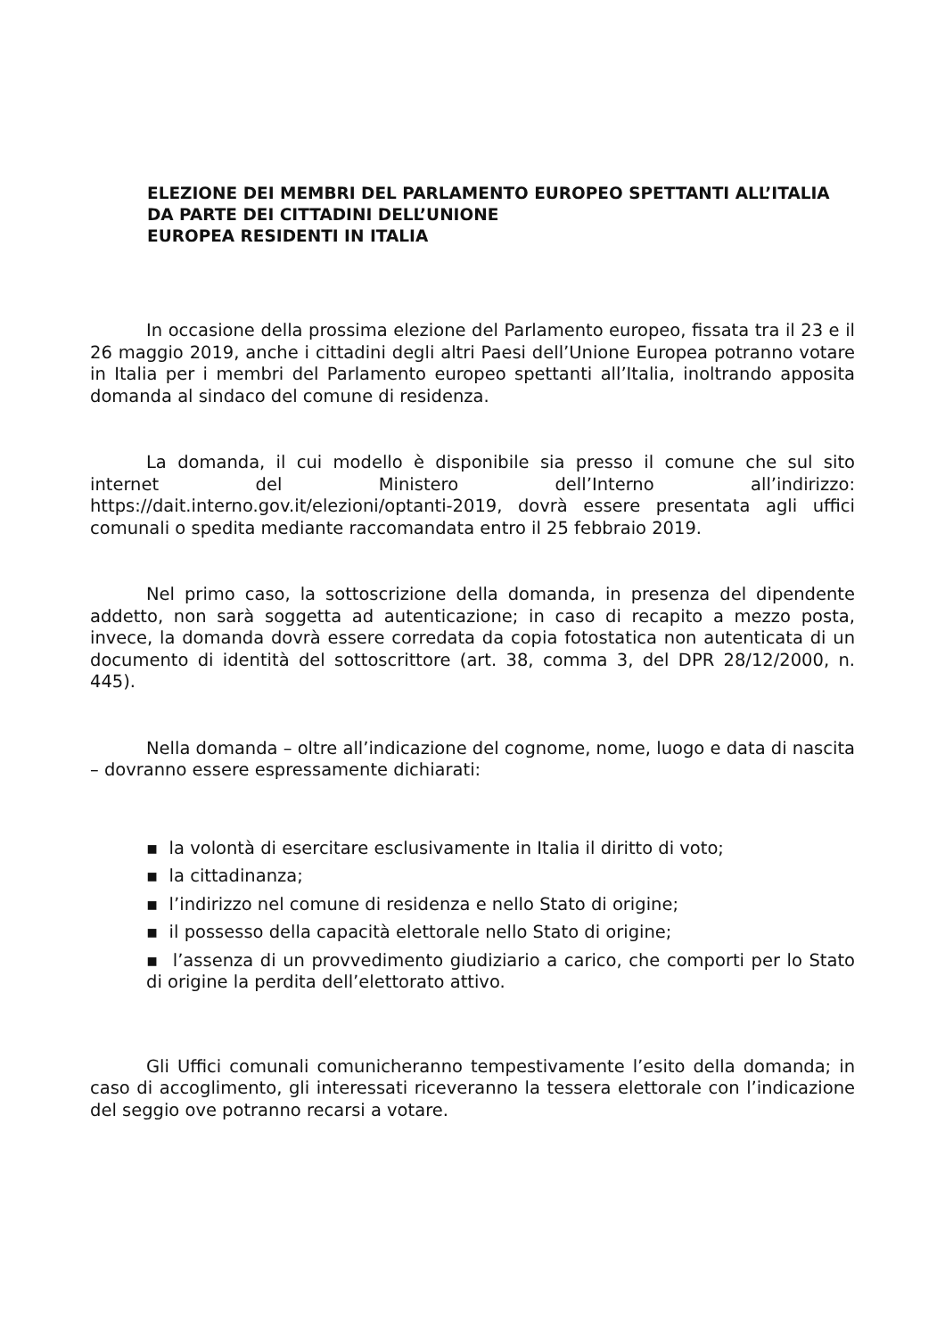ELEZIONE DEI MEMBRI DEL PARLAMENTO EUROPEO SPETTANTI ALL’ITALIA DA PARTE DEI CITTADINI DELL’UNIONE
EUROPEA RESIDENTI IN ITALIA
In occasione della prossima elezione del Parlamento europeo, fissata tra il 23 e il 26 maggio 2019, anche i cittadini degli altri Paesi dell’Unione Europea potranno votare in Italia per i membri del Parlamento europeo spettanti all’Italia, inoltrando apposita domanda al sindaco del comune di residenza.
La domanda, il cui modello è disponibile sia presso il comune che sul sito internet del Ministero dell’Interno all’indirizzo: https://dait.interno.gov.it/elezioni/optanti-2019, dovrà essere presentata agli uffici comunali o spedita mediante raccomandata entro il 25 febbraio 2019.
Nel primo caso, la sottoscrizione della domanda, in presenza del dipendente addetto, non sarà soggetta ad autenticazione; in caso di recapito a mezzo posta, invece, la domanda dovrà essere corredata da copia fotostatica non autenticata di un documento di identità del sottoscrittore (art. 38, comma 3, del DPR 28/12/2000, n. 445).
Nella domanda – oltre all’indicazione del cognome, nome, luogo e data di nascita – dovranno essere espressamente dichiarati:
▪ la volontà di esercitare esclusivamente in Italia il diritto di voto;
▪ la cittadinanza;
▪ l’indirizzo nel comune di residenza e nello Stato di origine;
▪ il possesso della capacità elettorale nello Stato di origine;
▪ l’assenza di un provvedimento giudiziario a carico, che comporti per lo Stato di origine la perdita dell’elettorato attivo.
Gli Uffici comunali comunicheranno tempestivamente l’esito della domanda; in caso di accoglimento, gli interessati riceveranno la tessera elettorale con l’indicazione del seggio ove potranno recarsi a votare.